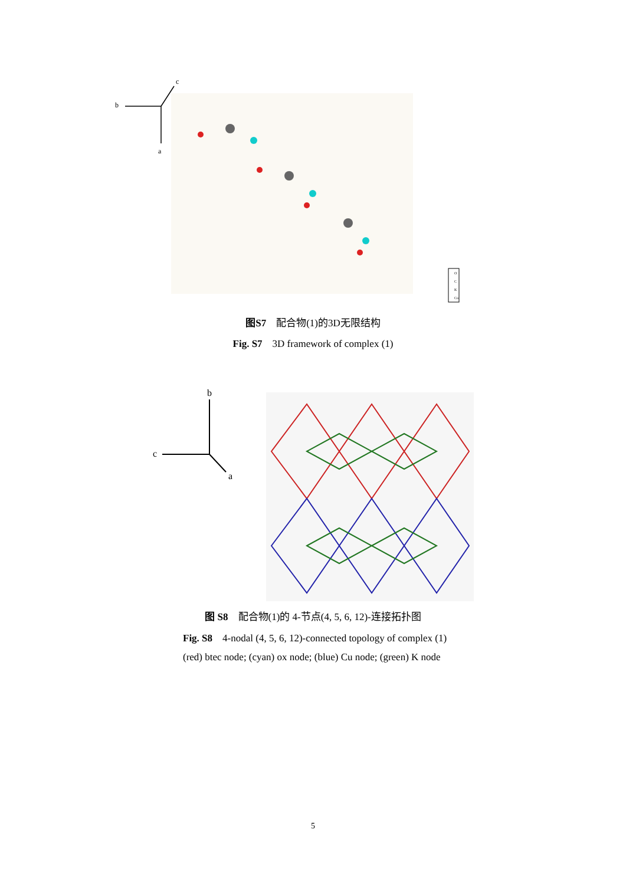b
a
c
O
C
K
Cu
图S7　配合物(1)的3D无限结构
Fig. S7　3D framework of complex (1)
b
c
a
图 S8　配合物(1)的 4-节点(4, 5, 6, 12)-连接拓扑图
Fig. S8　4-nodal (4, 5, 6, 12)-connected topology of complex (1)
(red) btec node; (cyan) ox node; (blue) Cu node; (green) K node
5